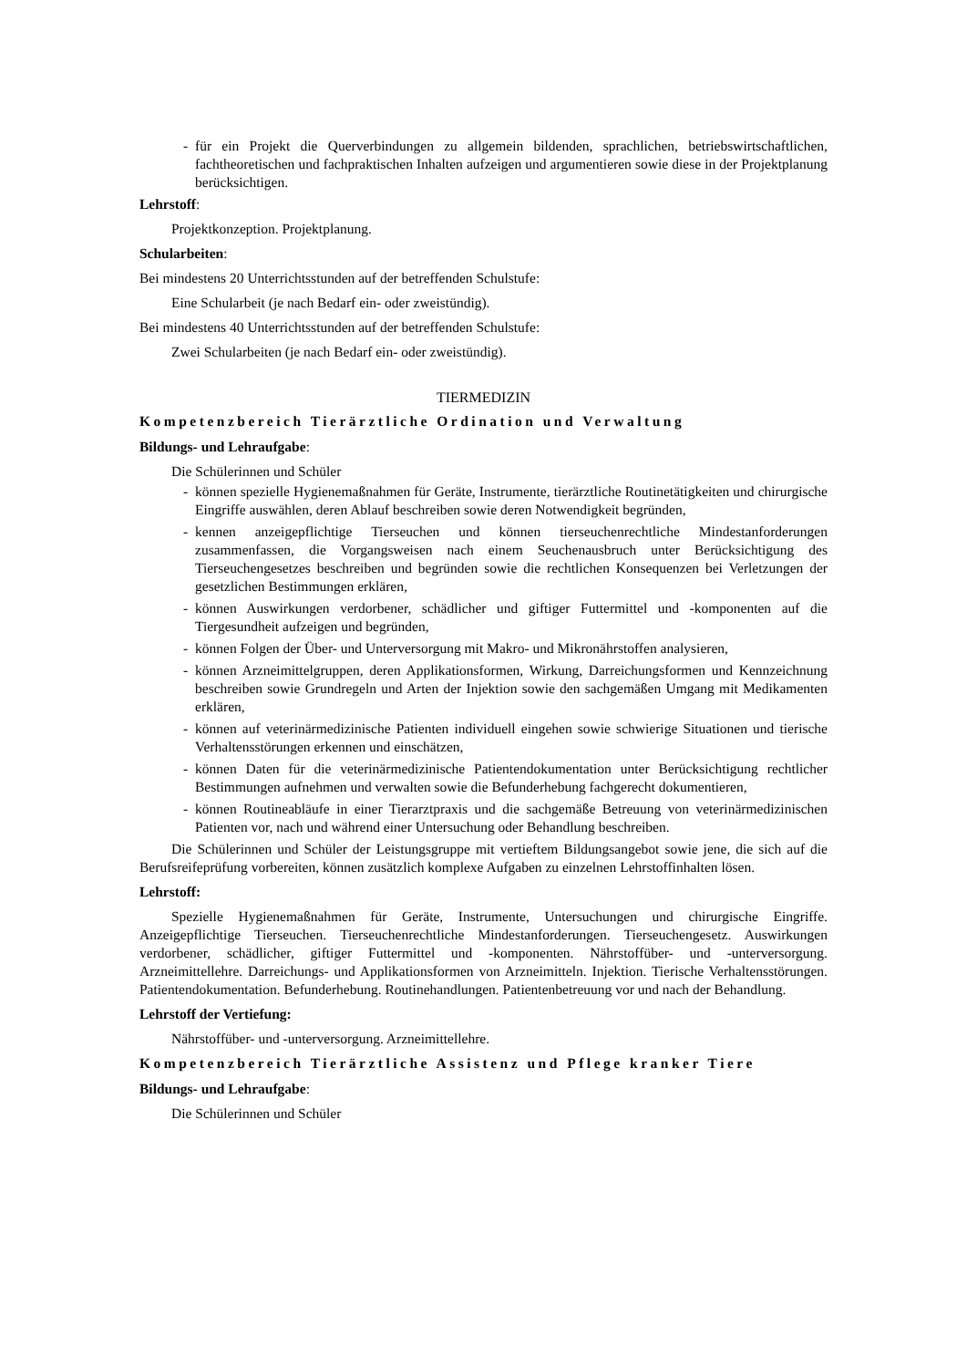- für ein Projekt die Querverbindungen zu allgemein bildenden, sprachlichen, betriebswirtschaftlichen, fachtheoretischen und fachpraktischen Inhalten aufzeigen und argumentieren sowie diese in der Projektplanung berücksichtigen.
Lehrstoff:
Projektkonzeption. Projektplanung.
Schularbeiten:
Bei mindestens 20 Unterrichtsstunden auf der betreffenden Schulstufe:
Eine Schularbeit (je nach Bedarf ein- oder zweistündig).
Bei mindestens 40 Unterrichtsstunden auf der betreffenden Schulstufe:
Zwei Schularbeiten (je nach Bedarf ein- oder zweistündig).
TIERMEDIZIN
Kompetenzbereich Tierärztliche Ordination und Verwaltung
Bildungs- und Lehraufgabe:
Die Schülerinnen und Schüler
- können spezielle Hygienemaßnahmen für Geräte, Instrumente, tierärztliche Routinetätigkeiten und chirurgische Eingriffe auswählen, deren Ablauf beschreiben sowie deren Notwendigkeit begründen,
- kennen anzeigepflichtige Tierseuchen und können tierseuchenrechtliche Mindestanforderungen zusammenfassen, die Vorgangsweisen nach einem Seuchenausbruch unter Berücksichtigung des Tierseuchengesetzes beschreiben und begründen sowie die rechtlichen Konsequenzen bei Verletzungen der gesetzlichen Bestimmungen erklären,
- können Auswirkungen verdorbener, schädlicher und giftiger Futtermittel und -komponenten auf die Tiergesundheit aufzeigen und begründen,
- können Folgen der Über- und Unterversorgung mit Makro- und Mikronährstoffen analysieren,
- können Arzneimittelgruppen, deren Applikationsformen, Wirkung, Darreichungsformen und Kennzeichnung beschreiben sowie Grundregeln und Arten der Injektion sowie den sachgemäßen Umgang mit Medikamenten erklären,
- können auf veterinärmedizinische Patienten individuell eingehen sowie schwierige Situationen und tierische Verhaltensstörungen erkennen und einschätzen,
- können Daten für die veterinärmedizinische Patientendokumentation unter Berücksichtigung rechtlicher Bestimmungen aufnehmen und verwalten sowie die Befunderhebung fachgerecht dokumentieren,
- können Routineabläufe in einer Tierarztpraxis und die sachgemäße Betreuung von veterinärmedizinischen Patienten vor, nach und während einer Untersuchung oder Behandlung beschreiben.
Die Schülerinnen und Schüler der Leistungsgruppe mit vertieftem Bildungsangebot sowie jene, die sich auf die Berufsreifeprüfung vorbereiten, können zusätzlich komplexe Aufgaben zu einzelnen Lehrstoffinhalten lösen.
Lehrstoff:
Spezielle Hygienemaßnahmen für Geräte, Instrumente, Untersuchungen und chirurgische Eingriffe. Anzeigepflichtige Tierseuchen. Tierseuchenrechtliche Mindestanforderungen. Tierseuchengesetz. Auswirkungen verdorbener, schädlicher, giftiger Futtermittel und -komponenten. Nährstoffüber- und -unterversorgung. Arzneimittellehre. Darreichungs- und Applikationsformen von Arzneimitteln. Injektion. Tierische Verhaltensstörungen. Patientendokumentation. Befunderhebung. Routinehandlungen. Patientenbetreuung vor und nach der Behandlung.
Lehrstoff der Vertiefung:
Nährstoffüber- und -unterversorgung. Arzneimittellehre.
Kompetenzbereich Tierärztliche Assistenz und Pflege kranker Tiere
Bildungs- und Lehraufgabe:
Die Schülerinnen und Schüler